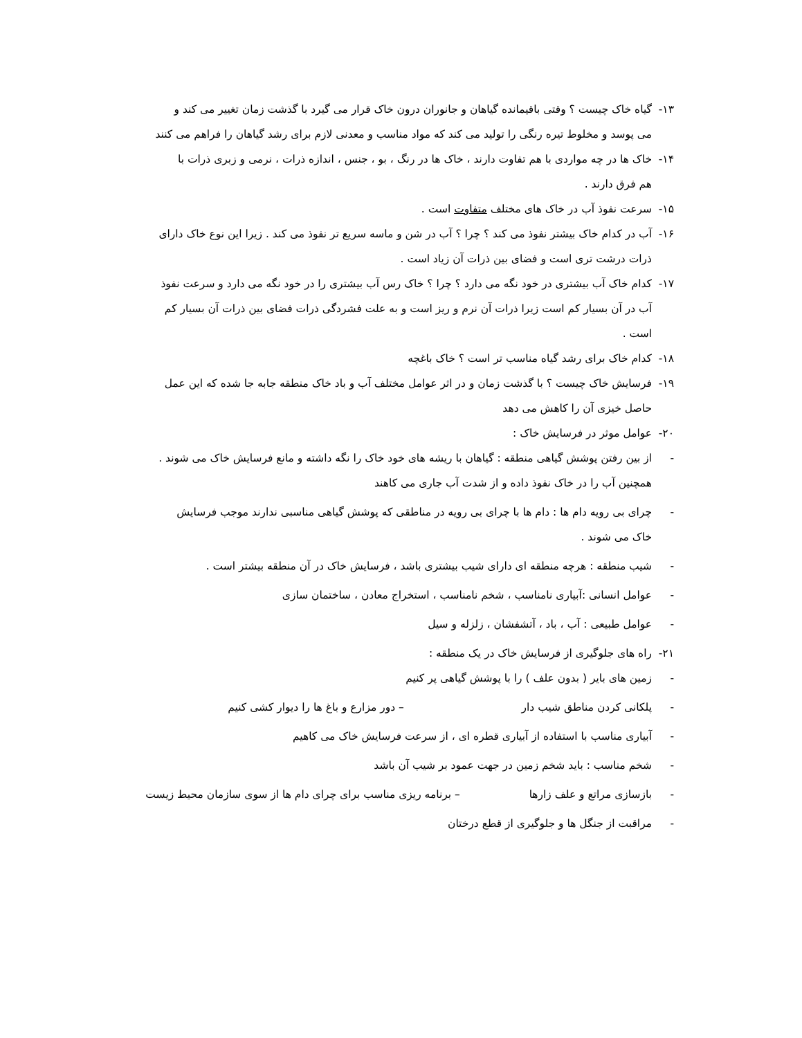۱۳- گیاه خاک چیست ؟ وقتی باقیمانده گیاهان و جانوران درون خاک قرار می گیرد با گذشت زمان تغییر می کند و
می پوسد و مخلوط تیره رنگی را تولید می کند که مواد مناسب و معدنی لازم برای رشد گیاهان را فراهم می کنند
۱۴- خاک ها در چه مواردی با هم تفاوت دارند ، خاک ها در رنگ ، بو ، جنس ، اندازه ذرات ، نرمی و زبری ذرات با
هم فرق دارند .
۱۵- سرعت نفوذ آب در خاک های مختلف متفاوت است .
۱۶- آب در کدام خاک بیشتر نفوذ می کند ؟ چرا ؟ آب در شن و ماسه سریع تر نفوذ می کند . زیرا این نوع خاک دارای
ذرات درشت تری است و فضای بین ذرات آن زیاد است .
۱۷- کدام خاک آب بیشتری در خود نگه می دارد ؟ چرا ؟ خاک رس آب بیشتری را در خود نگه می دارد و سرعت نفوذ
آب در آن بسیار کم است زیرا ذرات آن نرم و ریز است و به علت فشردگی ذرات فضای بین ذرات آن بسیار کم
است .
۱۸- کدام خاک برای رشد گیاه مناسب تر است ؟ خاک باغچه
۱۹- فرسایش خاک چیست ؟ با گذشت زمان و در اثر عوامل مختلف آب و باد خاک منطقه جابه جا شده که این عمل
حاصل خیزی آن را کاهش می دهد
۲۰- عوامل موثر در فرسایش خاک :
- از بین رفتن پوشش گیاهی منطقه : گیاهان با ریشه های خود خاک را نگه داشته و مانع فرسایش خاک می شوند .
همچنین آب را در خاک نفوذ داده و از شدت آب جاری می کاهند
- چرای بی رویه دام ها : دام ها با چرای بی رویه در مناطقی که پوشش گیاهی مناسبی ندارند موجب فرسایش
خاک می شوند .
- شیب منطقه : هرچه منطقه ای دارای شیب بیشتری باشد ، فرسایش خاک در آن منطقه بیشتر است .
- عوامل انسانی :آبیاری نامناسب ، شخم نامناسب ، استخراج معادن ، ساختمان سازی
- عوامل طبیعی : آب ، باد ، آتشفشان ، زلزله و سیل
۲۱- راه های جلوگیری از فرسایش خاک در یک منطقه :
- زمین های بایر ( بدون علف ) را با پوشش گیاهی پر کنیم
- پلکانی کردن مناطق شیب دار – دور مزارع و باغ ها را دیوار کشی کنیم
- آبیاری مناسب با استفاده از آبیاری قطره ای ، از سرعت فرسایش خاک می کاهیم
- شخم مناسب : باید شخم زمین در جهت عمود بر شیب آن باشد
- بازسازی مراتع و علف زارها – برنامه ریزی مناسب برای چرای دام ها از سوی سازمان محیط زیست
- مراقبت از جنگل ها و جلوگیری از قطع درختان